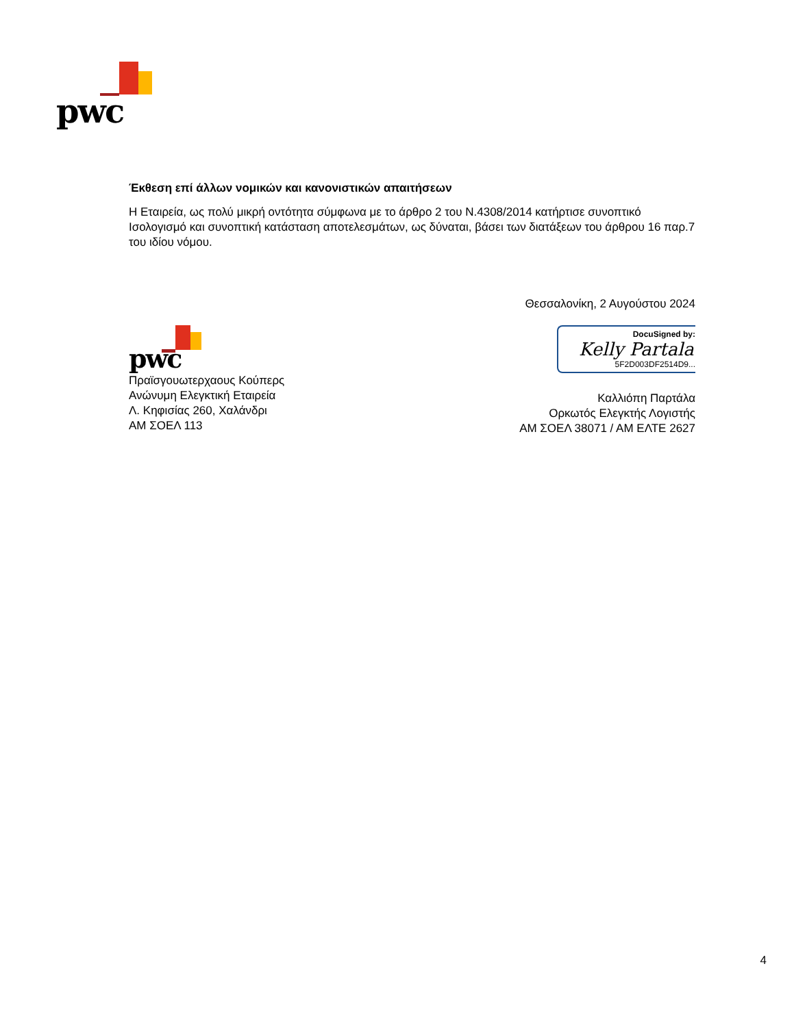pwc
Έκθεση επί άλλων νομικών και κανονιστικών απαιτήσεων
Η Εταιρεία, ως πολύ μικρή οντότητα σύμφωνα με το άρθρο 2 του Ν.4308/2014 κατήρτισε συνοπτικό Ισολογισμό και συνοπτική κατάσταση αποτελεσμάτων, ως δύναται, βάσει των διατάξεων του άρθρου 16 παρ.7 του ιδίου νόμου.
Θεσσαλονίκη, 2 Αυγούστου 2024
pwc
Πραϊσγουωτερχαους Κούπερς
Ανώνυμη Ελεγκτική Εταιρεία
Λ. Κηφισίας 260, Χαλάνδρι
ΑΜ ΣΟΕΛ 113
DocuSigned by:
Kelly Partala
5F2D003DF2514D9...
Καλλιόπη Παρτάλα
Ορκωτός Ελεγκτής Λογιστής
ΑΜ ΣΟΕΛ 38071 / ΑΜ ΕΛΤΕ 2627
4